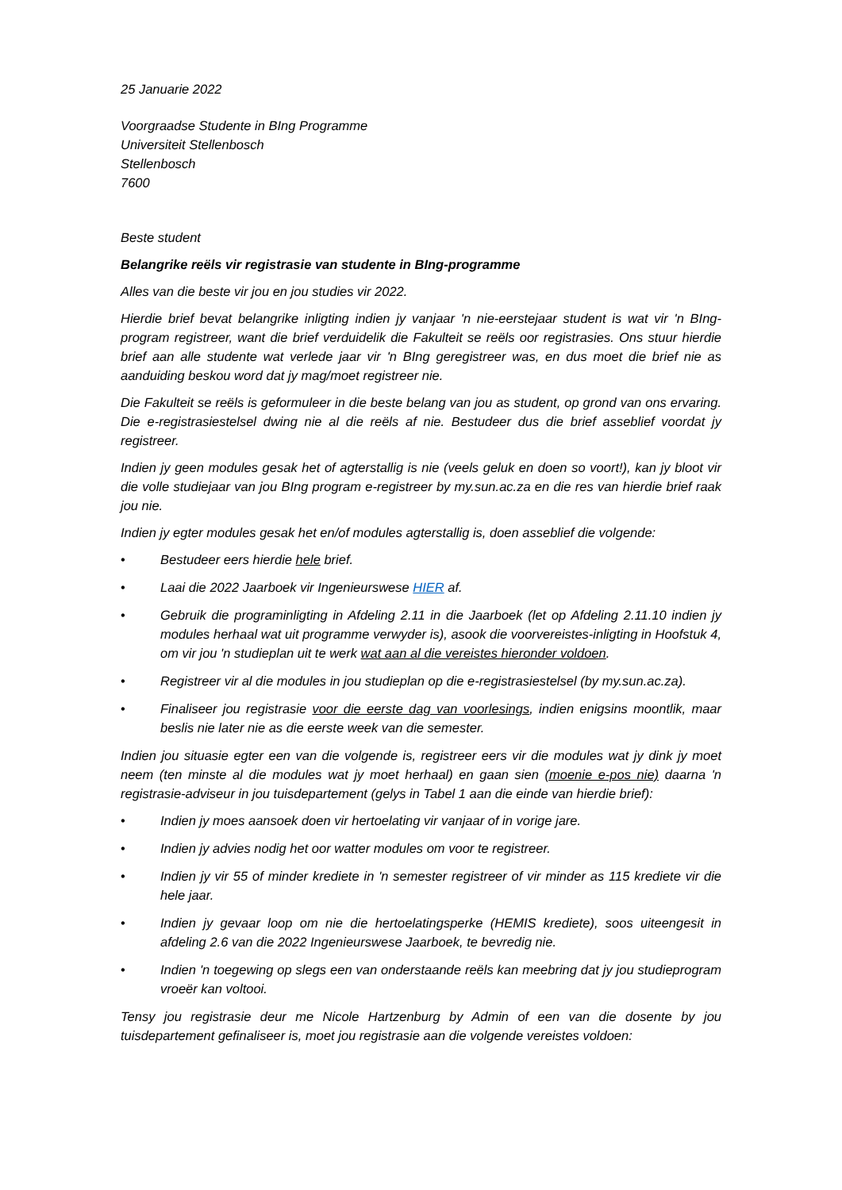25 Januarie 2022
Voorgraadse Studente in BIng Programme
Universiteit Stellenbosch
Stellenbosch
7600
Beste student
Belangrike reëls vir registrasie van studente in BIng-programme
Alles van die beste vir jou en jou studies vir 2022.
Hierdie brief bevat belangrike inligting indien jy vanjaar 'n nie-eerstejaar student is wat vir 'n BIng-program registreer, want die brief verduidelik die Fakulteit se reëls oor registrasies. Ons stuur hierdie brief aan alle studente wat verlede jaar vir 'n BIng geregistreer was, en dus moet die brief nie as aanduiding beskou word dat jy mag/moet registreer nie.
Die Fakulteit se reëls is geformuleer in die beste belang van jou as student, op grond van ons ervaring. Die e-registrasiestelsel dwing nie al die reëls af nie. Bestudeer dus die brief asseblief voordat jy registreer.
Indien jy geen modules gesak het of agterstallig is nie (veels geluk en doen so voort!), kan jy bloot vir die volle studiejaar van jou BIng program e-registreer by my.sun.ac.za en die res van hierdie brief raak jou nie.
Indien jy egter modules gesak het en/of modules agterstallig is, doen asseblief die volgende:
• Bestudeer eers hierdie hele brief.
• Laai die 2022 Jaarboek vir Ingenieurswese HIER af.
• Gebruik die programinligting in Afdeling 2.11 in die Jaarboek (let op Afdeling 2.11.10 indien jy modules herhaal wat uit programme verwyder is), asook die voorvereistes-inligting in Hoofstuk 4, om vir jou 'n studieplan uit te werk wat aan al die vereistes hieronder voldoen.
• Registreer vir al die modules in jou studieplan op die e-registrasiestelsel (by my.sun.ac.za).
• Finaliseer jou registrasie voor die eerste dag van voorlesings, indien enigsins moontlik, maar beslis nie later nie as die eerste week van die semester.
Indien jou situasie egter een van die volgende is, registreer eers vir die modules wat jy dink jy moet neem (ten minste al die modules wat jy moet herhaal) en gaan sien (moenie e-pos nie) daarna 'n registrasie-adviseur in jou tuisdepartement (gelys in Tabel 1 aan die einde van hierdie brief):
• Indien jy moes aansoek doen vir hertoelating vir vanjaar of in vorige jare.
• Indien jy advies nodig het oor watter modules om voor te registreer.
• Indien jy vir 55 of minder krediete in 'n semester registreer of vir minder as 115 krediete vir die hele jaar.
• Indien jy gevaar loop om nie die hertoelatingsperke (HEMIS krediete), soos uiteengesit in afdeling 2.6 van die 2022 Ingenieurswese Jaarboek, te bevredig nie.
• Indien 'n toegewing op slegs een van onderstaande reëls kan meebring dat jy jou studieprogram vroeër kan voltooi.
Tensy jou registrasie deur me Nicole Hartzenburg by Admin of een van die dosente by jou tuisdepartement gefinaliseer is, moet jou registrasie aan die volgende vereistes voldoen: